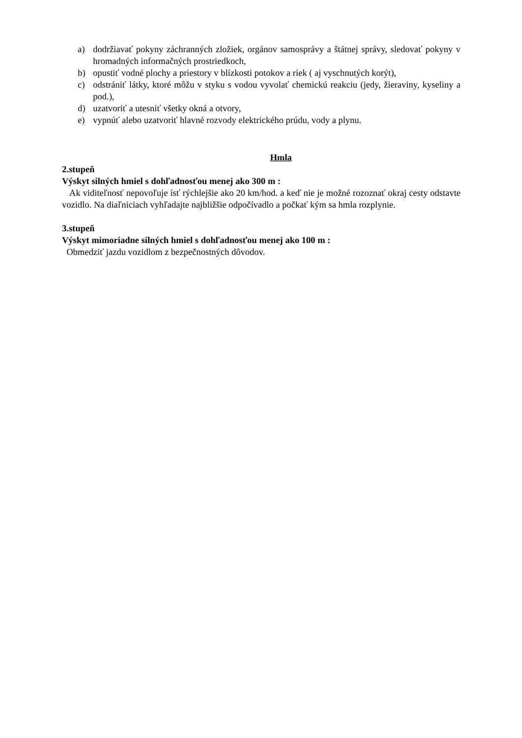a) dodržiavať pokyny záchranných zložiek, orgánov samosprávy a štátnej správy, sledovať pokyny v hromadných informačných prostriedkoch,
b) opustiť vodné plochy a priestory v blízkosti potokov a riek ( aj vyschnutých korýt),
c) odstrániť látky, ktoré môžu v styku s vodou vyvolať chemickú reakciu (jedy, žieraviny, kyseliny a pod.),
d) uzatvoriť a utesniť všetky okná a otvory,
e) vypnúť alebo uzatvoriť hlavné rozvody elektrického prúdu, vody a plynu.
Hmla
2.stupeň
Výskyt silných hmiel s dohľadnosťou menej ako 300 m :
Ak viditeľnosť nepovoľuje ísť rýchlejšie ako 20 km/hod. a keď nie je možné rozoznať okraj cesty odstavte vozidlo. Na diaľniciach vyhľadajte najbližšie odpočívadlo a počkať kým sa hmla rozplynie.
3.stupeň
Výskyt mimoriadne silných hmiel s dohľadnosťou menej ako 100 m :
Obmedziť jazdu vozidlom z bezpečnostných dôvodov.